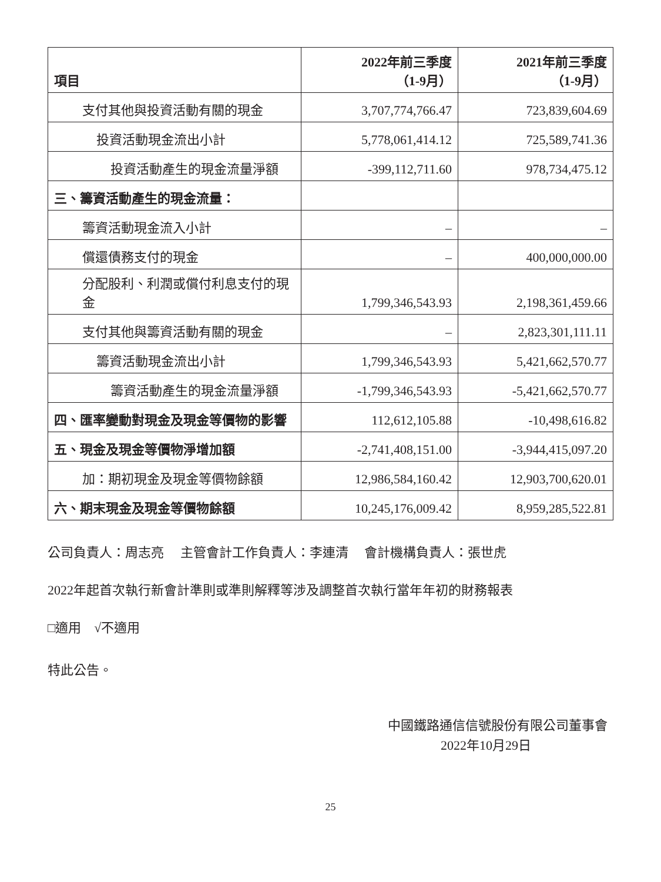| 項目 | 2022年前三季度 （1-9月） | 2021年前三季度 （1-9月） |
| --- | --- | --- |
| 支付其他與投資活動有關的現金 | 3,707,774,766.47 | 723,839,604.69 |
| 投資活動現金流出小計 | 5,778,061,414.12 | 725,589,741.36 |
| 投資活動產生的現金流量淨額 | -399,112,711.60 | 978,734,475.12 |
| 三、籌資活動產生的現金流量： | | |
| 籌資活動現金流入小計 | – | – |
| 償還債務支付的現金 | – | 400,000,000.00 |
| 分配股利、利潤或償付利息支付的現金 | 1,799,346,543.93 | 2,198,361,459.66 |
| 支付其他與籌資活動有關的現金 | – | 2,823,301,111.11 |
| 籌資活動現金流出小計 | 1,799,346,543.93 | 5,421,662,570.77 |
| 籌資活動產生的現金流量淨額 | -1,799,346,543.93 | -5,421,662,570.77 |
| 四、匯率變動對現金及現金等價物的影響 | 112,612,105.88 | -10,498,616.82 |
| 五、現金及現金等價物淨增加額 | -2,741,408,151.00 | -3,944,415,097.20 |
| 加：期初現金及現金等價物餘額 | 12,986,584,160.42 | 12,903,700,620.01 |
| 六、期末現金及現金等價物餘額 | 10,245,176,009.42 | 8,959,285,522.81 |
公司負責人：周志亮　 主管會計工作負責人：李連清　 會計機構負責人：張世虎
2022年起首次執行新會計準則或準則解釋等涉及調整首次執行當年年初的財務報表
□適用　√不適用
特此公告。
中國鐵路通信信號股份有限公司董事會
2022年10月29日
25